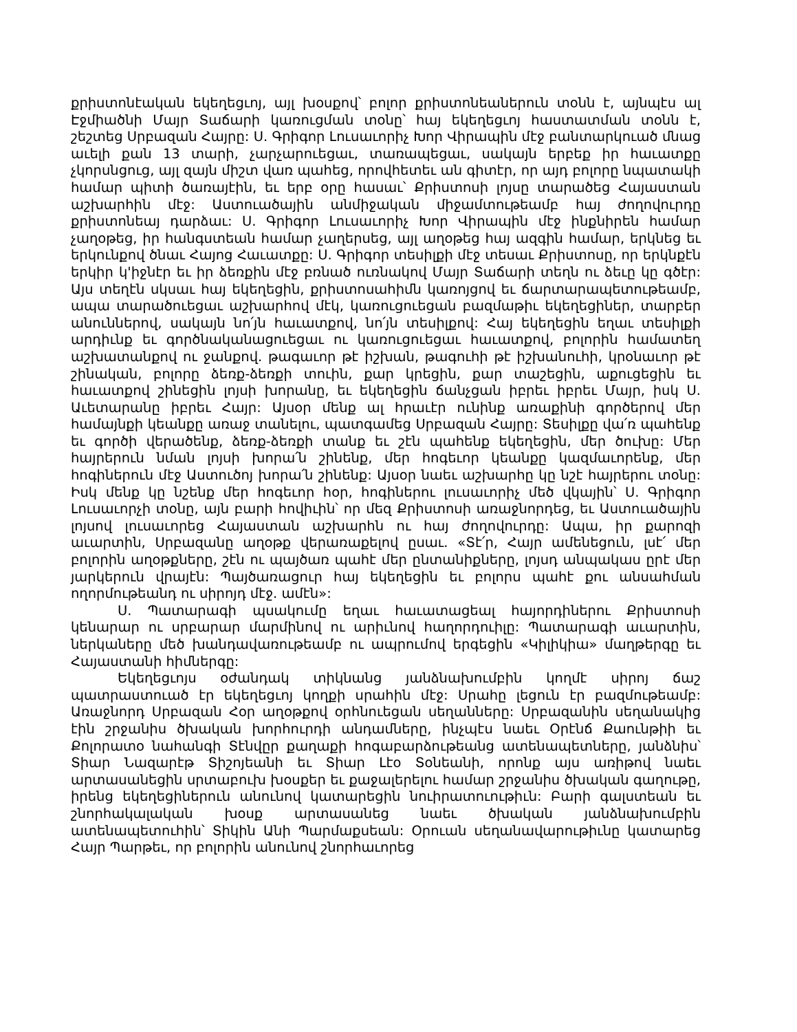քրիստոնէական եկեղեցւոյ, այլ խօսքով՝ բոլոր քրիստոնեաներուն տօնն է, այնպէս ալ Էջմիածնի Մայր Տաճարի կառուցման տօնը՝ հայ եկեղեցւոյ հաստատման տօնն է, շեշտեց Սրբազան Հայրը: Ս. Գրիգոր Լուսաւորիչ Խոր Վիրապին մէջ բանտարկուած մնաց աւելի քան 13 տարի, չարչարուեցաւ, տառապեցաւ, սակայն երբեք իր հաւատքը չկորսնցուց, այլ զայն միշտ վառ պահեց, որովհետեւ ան գիտէր, որ այդ բոլորը նպատակի համար պիտի ծառայէին, եւ երբ օրը հասաւ՝ Քրիստոսի լոյսը տարածեց Հայաստան աշխարհին մէջ: Աստուածային անմիջական միջամտութեամբ հայ ժողովուրդը քրիստոնեայ դարձաւ: Ս. Գրիգոր Լուսաւորիչ Խոր Վիրապին մէջ ինքնիրեն համար չաղօթեց, իր հանգստեան համար չաղերսեց, այլ աղօթեց հայ ազգին համար, երկնեց եւ երկունքով ծնաւ Հայոց Հաւատքը: Ս. Գրիգոր տեսիլքի մէջ տեսաւ Քրիստոսը, որ երկնքէն երկիր կ'իջնէր եւ իր ձեռքին մէջ բռնած ուռնակով Մայր Տաճարի տեղն ու ձեւը կը գծէր: Այս տեղէն սկսաւ հայ եկեղեցին, քրիստոսահիմն կառոյցով եւ ճարտարապետութեամբ, ապա տարածուեցաւ աշխարհով մէկ, կառուցուեցան բազմաթիւ եկեղեցիներ, տարբեր անուններով, սակայն նո՛յն հաւատքով, նո՛յն տեսիլքով: Հայ եկեղեցին եղաւ տեսիլքի արդիւնք եւ գործնականացուեցաւ ու կառուցուեցաւ հաւատքով, բոլորին համատեղ աշխատանքով ու ջանքով. թագաւոր թէ իշխան, թագուհի թէ իշխանուհի, կրօնաւոր թէ շինական, բոլորը ձեռք-ձեռքի տուին, քար կրեցին, քար տաշեցին, աքուցեցին եւ հաւատքով շինեցին լոյսի խորանը, եւ եկեղեցին ճանչցան իբրեւ իբրեւ Մայր, իսկ Ս. Աւետարանը իբրեւ Հայր: Այսօր մենք ալ հրաւէր ունինք առաքինի գործերով մեր համայնքի կեանքը առաջ տանելու, պատգամեց Սրբազան Հայրը: Տեսիլքը վա՛ռ պահենք եւ գործի վերածենք, ձեռք-ձեռքի տանք եւ շէն պահենք եկեղեցին, մեր ծուխը: Մեր հայրերուն նման լոյսի խորա՛ն շինենք, մեր հոգեւոր կեանքը կազմաւորենք, մեր հոգիներուն մէջ Աստուծոյ խորա՛ն շինենք: Այսօր նաեւ աշխարհը կը նշէ հայրերու տօնը: Իսկ մենք կը նշենք մեր հոգեւոր հօր, հոգիներու լուսաւորիչ մեծ վկային՝ Ս. Գրիգոր Լուսաւորչի տօնը, այն բարի հովիւին՝ որ մեզ Քրիստոսի առաջնորդեց, եւ Աստուածային լոյսով լուսաւորեց Հայաստան աշխարհն ու հայ ժողովուրդը: Ապա, իր քարոզի աւարտին, Սրբազանը աղօթք վերառաքելով ըսաւ. «Տէ՛ր, Հայր ամենեցուն, լսէ՛ մեր բոլորին աղօթքները, շէն ու պայծառ պահէ մեր ընտանիքները, լոյսդ անպակաս ըրէ մեր յարկերուն վրայէն: Պայծառացուր հայ եկեղեցին եւ բոլորս պահէ քու անսահման ողորմութեանդ ու սիրոյդ մէջ. ամէն»:
Ս. Պատարագի պսակումը եղաւ հաւատացեալ հայորդիներու Քրիստոսի կենարար ու սրբարար մարմինով ու արիւնով հաղորդուիլը: Պատարագի աւարտին, ներկաները մեծ խանդավառութեամբ ու ապրումով երգեցին «Կիլիկիա» մաղթերգը եւ Հայաստանի հիմներգը:
Եկեղեցւոյս օժանդակ տիկնանց յանձնախումբին կողմէ սիրոյ ճաշ պատրաստուած էր եկեղեցւոյ կողքի սրահին մէջ: Սրահը լեցուն էր բազմութեամբ: Առաջնորդ Սրբազան Հօր աղօթքով օրհնուեցան սեղանները: Սրբազանին սեղանակից էին շրջանիս ծխական խորհուրդի անդամները, ինչպէս նաեւ Օրէնճ Քաունթիի եւ Քոլորատօ նահանգի Տէնվըր քաղաքի հոգաբարձութեանց ատենապետները, յանձնիս՝ Տիար Նազարէթ Տիշոյեանի եւ Տիար Լէօ Տօնեանի, որոնք այս առիթով նաեւ արտասանեցին սրտաբուխ խօսքեր եւ քաջալերելու համար շրջանիս ծխական գաղութը, իրենց եկեղեցիներուն անունով կատարեցին նուիրատուութիւն: Բարի գալստեան եւ շնորհակալական խօսք արտասանեց նաեւ ծխական յանձնախումբին ատենապետուհին՝ Տիկին Անի Պարմաքսեան: Օրուան սեղանավարութիւնը կատարեց Հայր Պարթեւ, որ բոլորին անունով շնորհաւորեց